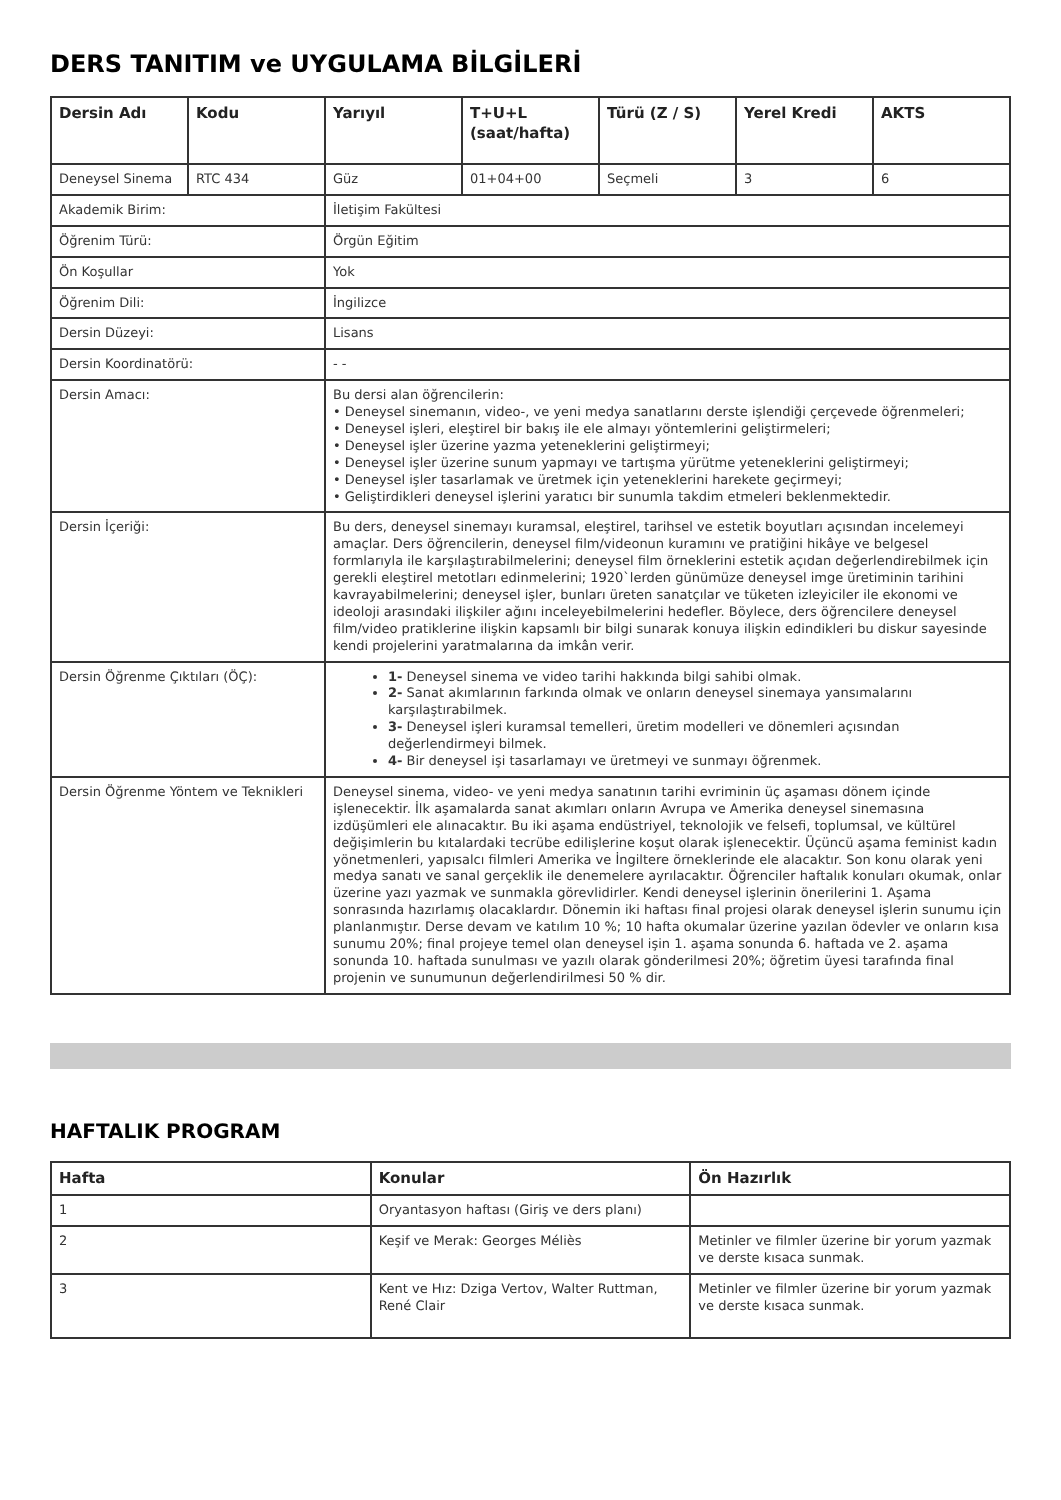DERS TANITIM ve UYGULAMA BİLGİLERİ
| Dersin Adı | Kodu | Yarıyıl | T+U+L (saat/hafta) | Türü (Z / S) | Yerel Kredi | AKTS |
| --- | --- | --- | --- | --- | --- | --- |
| Deneysel Sinema | RTC 434 | Güz | 01+04+00 | Seçmeli | 3 | 6 |
| Akademik Birim: | | İletişim Fakültesi | | | | |
| Öğrenim Türü: | | Örgün Eğitim | | | | |
| Ön Koşullar | | Yok | | | | |
| Öğrenim Dili: | | İngilizce | | | | |
| Dersin Düzeyi: | | Lisans | | | | |
| Dersin Koordinatörü: | | - - | | | | |
| Dersin Amacı: | | Bu dersi alan öğrencilerin: • Deneysel sinemanın, video-, ve yeni medya sanatlarını derste işlendiği çerçevede öğrenmeleri; • Deneysel işleri, eleştirel bir bakış ile ele almayı yöntemlerini geliştirmeleri; • Deneysel işler üzerine yazma yeteneklerini geliştirmeyi; • Deneysel işler üzerine sunum yapmayı ve tartışma yürütme yeteneklerini geliştirmeyi; • Deneysel işler tasarlamak ve üretmek için yeteneklerini harekete geçirmeyi; • Geliştirdikleri deneysel işlerini yaratıcı bir sunumla takdim etmeleri beklenmektedir. | | | | |
| Dersin İçeriği: | | Bu ders, deneysel sinemayı kuramsal, eleştirel, tarihsel ve estetik boyutları açısından incelemeyi amaçlar. Ders öğrencilerin, deneysel film/videonun kuramını ve pratiğini hikâye ve belgesel formlarıyla ile karşılaştırabilmelerini; deneysel film örneklerini estetik açıdan değerlendirebilmek için gerekli eleştirel metotları edinmelerini; 1920`lerden günümüze deneysel imge üretiminin tarihini kavrayabilmelerini; deneysel işler, bunları üreten sanatçılar ve tüketen izleyiciler ile ekonomi ve ideoloji arasındaki ilişkiler ağını inceleyebilmelerini hedefler. Böylece, ders öğrencilere deneysel film/video pratiklerine ilişkin kapsamlı bir bilgi sunarak konuya ilişkin edindikleri bu diskur sayesinde kendi projelerini yaratmalarına da imkân verir. | | | | |
| Dersin Öğrenme Çıktıları (ÖÇ): | | 1- Deneysel sinema ve video tarihi hakkında bilgi sahibi olmak. 2- Sanat akımlarının farkında olmak ve onların deneysel sinemaya yansımalarını karşılaştırabilmek. 3- Deneysel işleri kuramsal temelleri, üretim modelleri ve dönemleri açısından değerlendirmeyi bilmek. 4- Bir deneysel işi tasarlamayı ve üretmeyi ve sunmayı öğrenmek. | | | | |
| Dersin Öğrenme Yöntem ve Teknikleri | | Deneysel sinema, video- ve yeni medya sanatının tarihi evriminin üç aşaması dönem içinde işlenecektir. İlk aşamalarda sanat akımları onların Avrupa ve Amerika deneysel sinemasına izdüşümleri ele alınacaktır. Bu iki aşama endüstriyel, teknolojik ve felsefi, toplumsal, ve kültürel değişimlerin bu kıtalardaki tecrübe edilişlerine koşut olarak işlenecektir. Üçüncü aşama feminist kadın yönetmenleri, yapısalcı filmleri Amerika ve İngiltere örneklerinde ele alacaktır. Son konu olarak yeni medya sanatı ve sanal gerçeklik ile denemelere ayrılacaktır. Öğrenciler haftalık konuları okumak, onlar üzerine yazı yazmak ve sunmakla görevlidirler. Kendi deneysel işlerinin önerilerini 1. Aşama sonrasında hazırlamış olacaklardır. Dönemin iki haftası final projesi olarak deneysel işlerin sunumu için planlanmıştır. Derse devam ve katılım 10 %; 10 hafta okumalar üzerine yazılan ödevler ve onların kısa sunumu 20%; final projeye temel olan deneysel işin 1. aşama sonunda 6. haftada ve 2. aşama sonunda 10. haftada sunulması ve yazılı olarak gönderilmesi 20%; öğretim üyesi tarafında final projenin ve sunumunun değerlendirilmesi 50 % dir. | | | | |
HAFTALIK PROGRAM
| Hafta | Konular | Ön Hazırlık |
| --- | --- | --- |
| 1 | Oryantasyon haftası (Giriş ve ders planı) | |
| 2 | Keşif ve Merak: Georges Méliès | Metinler ve filmler üzerine bir yorum yazmak ve derste kısaca sunmak. |
| 3 | Kent ve Hız: Dziga Vertov, Walter Ruttman, René Clair | Metinler ve filmler üzerine bir yorum yazmak ve derste kısaca sunmak. |